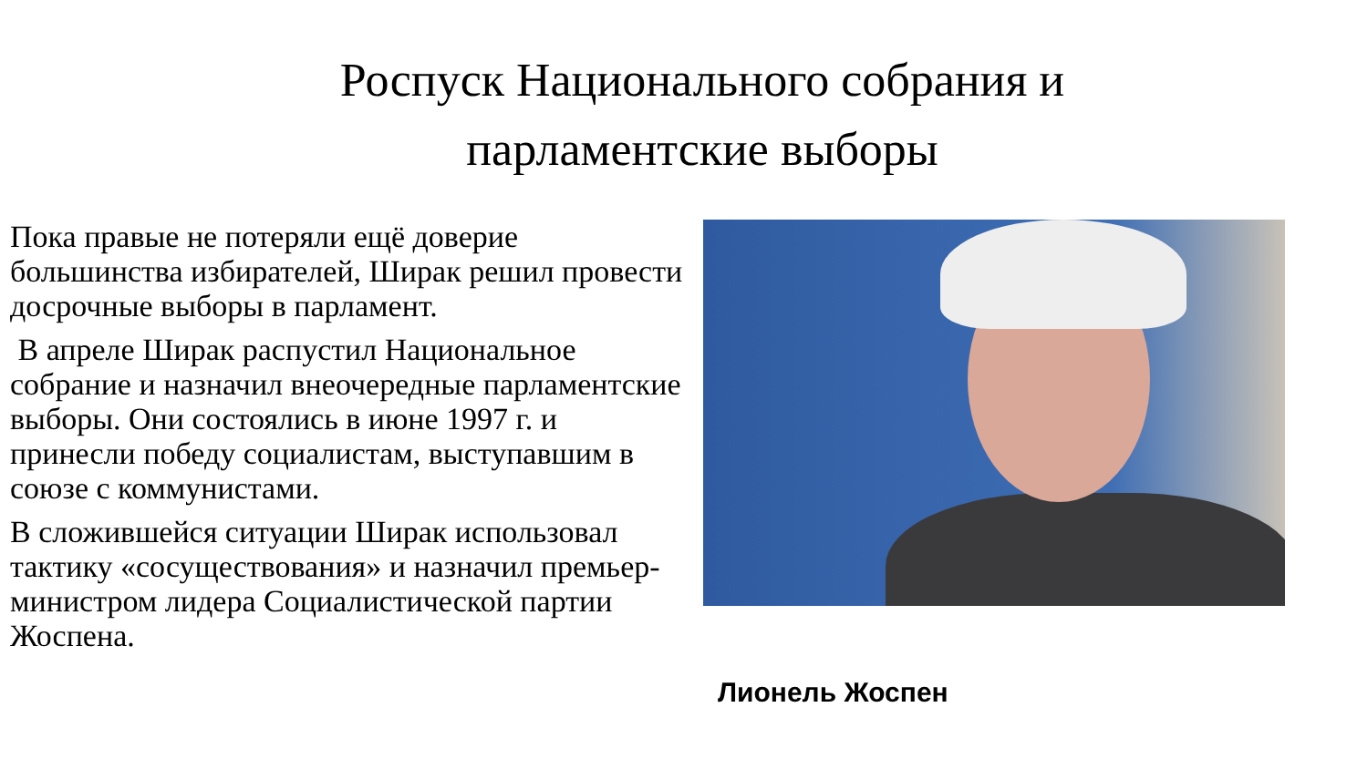Роспуск Национального собрания и
парламентские выборы
Пока правые не потеряли ещё доверие большинства избирателей, Ширак решил провести досрочные выборы в парламент.
В апреле Ширак распустил Национальное собрание и назначил внеочередные парламентские выборы. Они состоялись в июне 1997 г. и принесли победу социалистам, выступавшим в союзе с коммунистами.
В сложившейся ситуации Ширак использовал тактику «сосуществования» и назначил премьер-министром лидера Социалистической партии Жоспена.
Лионель Жоспен